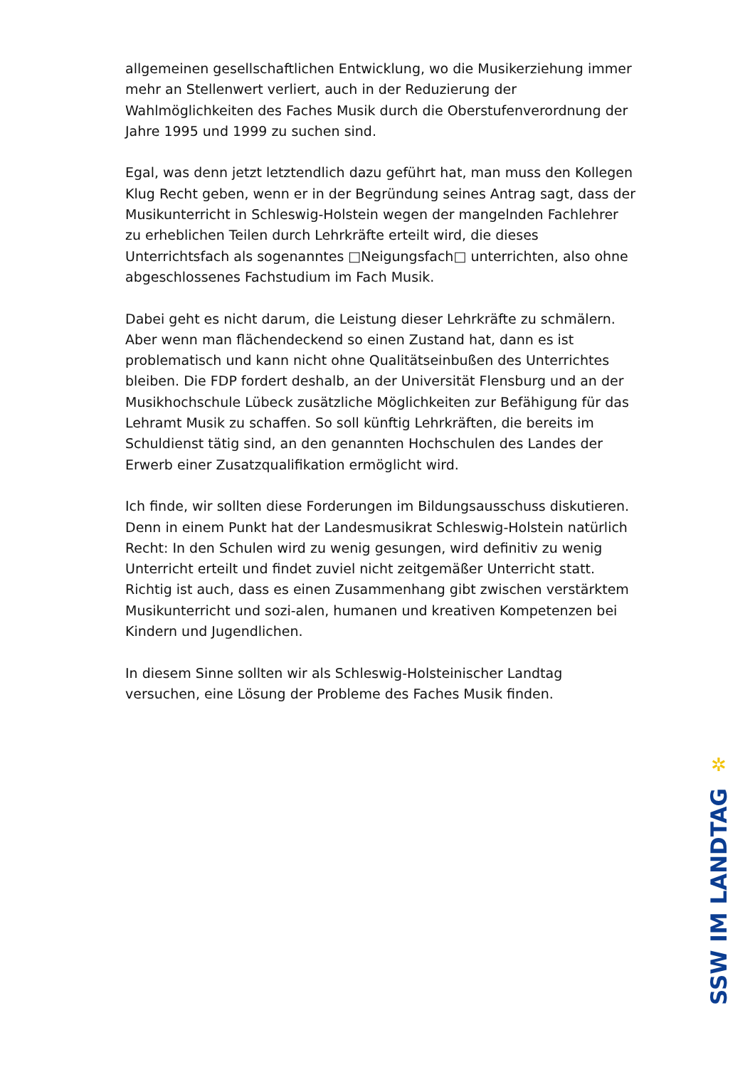allgemeinen gesellschaftlichen Entwicklung, wo die Musikerziehung immer mehr an Stellenwert verliert, auch in der Reduzierung der Wahlmöglichkeiten des Faches Musik durch die Oberstufenverordnung der Jahre 1995 und 1999 zu suchen sind.
Egal, was denn jetzt letztendlich dazu geführt hat, man muss den Kollegen Klug Recht geben, wenn er in der Begründung seines Antrag sagt, dass der Musikunterricht in Schleswig-Holstein wegen der mangelnden Fachlehrer zu erheblichen Teilen durch Lehrkräfte erteilt wird, die dieses Unterrichtsfach als sogenanntes □Neigungsfach□ unterrichten, also ohne abgeschlossenes Fachstudium im Fach Musik.
Dabei geht es nicht darum, die Leistung dieser Lehrkräfte zu schmälern. Aber wenn man flächendeckend so einen Zustand hat, dann es ist problematisch und kann nicht ohne Qualitätseinbußen des Unterrichtes bleiben. Die FDP fordert deshalb, an der Universität Flensburg und an der Musikhochschule Lübeck zusätzliche Möglichkeiten zur Befähigung für das Lehramt Musik zu schaffen. So soll künftig Lehrkräften, die bereits im Schuldienst tätig sind, an den genannten Hochschulen des Landes der Erwerb einer Zusatzqualifikation ermöglicht wird.
Ich finde, wir sollten diese Forderungen im Bildungsausschuss diskutieren. Denn in einem Punkt hat der Landesmusikrat Schleswig-Holstein natürlich Recht: In den Schulen wird zu wenig gesungen, wird definitiv zu wenig Unterricht erteilt und findet zuviel nicht zeitgemäßer Unterricht statt. Richtig ist auch, dass es einen Zusammenhang gibt zwischen verstärktem Musikunterricht und sozi-alen, humanen und kreativen Kompetenzen bei Kindern und Jugendlichen.
In diesem Sinne sollten wir als Schleswig-Holsteinischer Landtag versuchen, eine Lösung der Probleme des Faches Musik finden.
✲
SSW IM LANDTAG